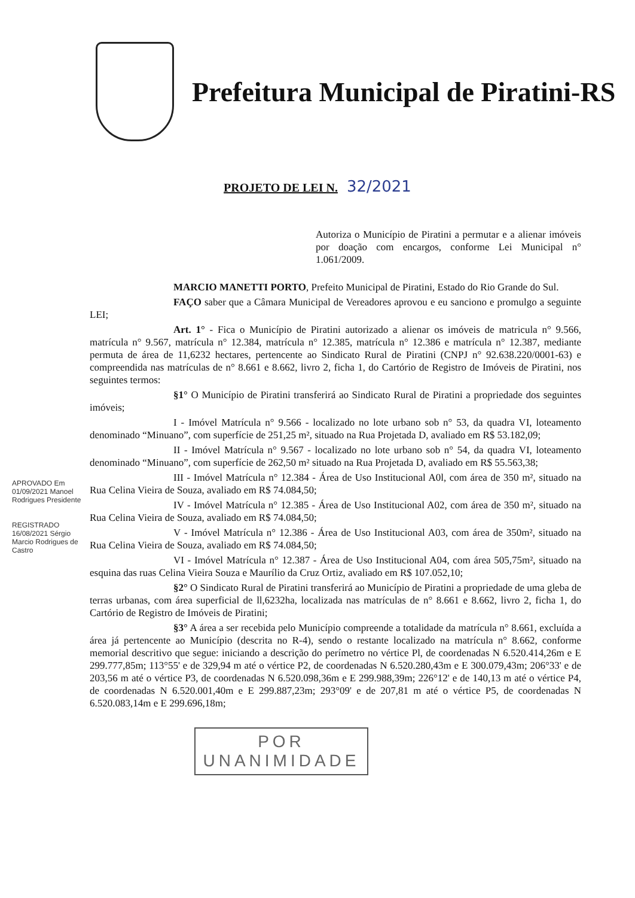Prefeitura Municipal de Piratini-RS
PROJETO DE LEI N. 32/2021
Autoriza o Município de Piratini a permutar e a alienar imóveis por doação com encargos, conforme Lei Municipal n° 1.061/2009.
MARCIO MANETTI PORTO, Prefeito Municipal de Piratini, Estado do Rio Grande do Sul.
FAÇO saber que a Câmara Municipal de Vereadores aprovou e eu sanciono e promulgo a seguinte LEI;
Art. 1° - Fica o Município de Piratini autorizado a alienar os imóveis de matricula n° 9.566, matrícula n° 9.567, matrícula n° 12.384, matrícula n° 12.385, matrícula n° 12.386 e matrícula n° 12.387, mediante permuta de área de 11,6232 hectares, pertencente ao Sindicato Rural de Piratini (CNPJ n° 92.638.220/0001-63) e compreendida nas matrículas de n° 8.661 e 8.662, livro 2, ficha 1, do Cartório de Registro de Imóveis de Piratini, nos seguintes termos:
§1° O Município de Piratini transferirá ao Sindicato Rural de Piratini a propriedade dos seguintes imóveis;
I - Imóvel Matrícula n° 9.566 - localizado no lote urbano sob n° 53, da quadra VI, loteamento denominado “Minuano”, com superfície de 251,25 m², situado na Rua Projetada D, avaliado em R$ 53.182,09;
II - Imóvel Matrícula n° 9.567 - localizado no lote urbano sob n° 54, da quadra VI, loteamento denominado “Minuano”, com superfície de 262,50 m² situado na Rua Projetada D, avaliado em R$ 55.563,38;
III - Imóvel Matrícula n° 12.384 - Área de Uso Institucional A0l, com área de 350 m², situado na Rua Celina Vieira de Souza, avaliado em R$ 74.084,50;
IV - Imóvel Matrícula n° 12.385 - Área de Uso Institucional A02, com área de 350 m², situado na Rua Celina Vieira de Souza, avaliado em R$ 74.084,50;
V - Imóvel Matrícula n° 12.386 - Área de Uso Institucional A03, com área de 350m², situado na Rua Celina Vieira de Souza, avaliado em R$ 74.084,50;
VI - Imóvel Matrícula n° 12.387 - Área de Uso Institucional A04, com área 505,75m², situado na esquina das ruas Celina Vieira Souza e Maurílio da Cruz Ortiz, avaliado em R$ 107.052,10;
§2° O Sindicato Rural de Piratini transferirá ao Município de Piratini a propriedade de uma gleba de terras urbanas, com área superficial de ll,6232ha, localizada nas matrículas de n° 8.661 e 8.662, livro 2, ficha 1, do Cartório de Registro de Imóveis de Piratini;
§3° A área a ser recebida pelo Município compreende a totalidade da matrícula n° 8.661, excluída a área já pertencente ao Município (descrita no R-4), sendo o restante localizado na matrícula n° 8.662, conforme memorial descritivo que segue: iniciando a descrição do perímetro no vértice Pl, de coordenadas N 6.520.414,26m e E 299.777,85m; 113°55' e de 329,94 m até o vértice P2, de coordenadas N 6.520.280,43m e E 300.079,43m; 206°33' e de 203,56 m até o vértice P3, de coordenadas N 6.520.098,36m e E 299.988,39m; 226°12' e de 140,13 m até o vértice P4, de coordenadas N 6.520.001,40m e E 299.887,23m; 293°09' e de 207,81 m até o vértice P5, de coordenadas N 6.520.083,14m e E 299.696,18m;
POR
UNANIMIDADE
APROVADO Em 01/09/2021 Manoel Rodrigues Presidente
REGISTRADO 16/08/2021 Sérgio Marcio Rodrigues de Castro